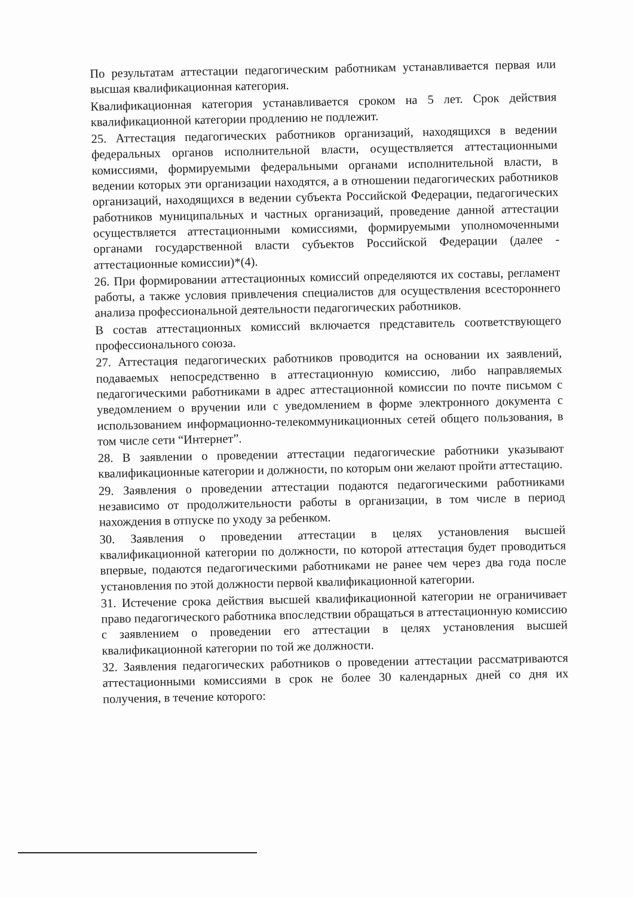По результатам аттестации педагогическим работникам устанавливается первая или высшая квалификационная категория.
Квалификационная категория устанавливается сроком на 5 лет. Срок действия квалификационной категории продлению не подлежит.
25. Аттестация педагогических работников организаций, находящихся в ведении федеральных органов исполнительной власти, осуществляется аттестационными комиссиями, формируемыми федеральными органами исполнительной власти, в ведении которых эти организации находятся, а в отношении педагогических работников организаций, находящихся в ведении субъекта Российской Федерации, педагогических работников муниципальных и частных организаций, проведение данной аттестации осуществляется аттестационными комиссиями, формируемыми уполномоченными органами государственной власти субъектов Российской Федерации (далее - аттестационные комиссии)*(4).
26. При формировании аттестационных комиссий определяются их составы, регламент работы, а также условия привлечения специалистов для осуществления всестороннего анализа профессиональной деятельности педагогических работников.
В состав аттестационных комиссий включается представитель соответствующего профессионального союза.
27. Аттестация педагогических работников проводится на основании их заявлений, подаваемых непосредственно в аттестационную комиссию, либо направляемых педагогическими работниками в адрес аттестационной комиссии по почте письмом с уведомлением о вручении или с уведомлением в форме электронного документа с использованием информационно-телекоммуникационных сетей общего пользования, в том числе сети “Интернет”.
28. В заявлении о проведении аттестации педагогические работники указывают квалификационные категории и должности, по которым они желают пройти аттестацию.
29. Заявления о проведении аттестации подаются педагогическими работниками независимо от продолжительности работы в организации, в том числе в период нахождения в отпуске по уходу за ребенком.
30. Заявления о проведении аттестации в целях установления высшей квалификационной категории по должности, по которой аттестация будет проводиться впервые, подаются педагогическими работниками не ранее чем через два года после установления по этой должности первой квалификационной категории.
31. Истечение срока действия высшей квалификационной категории не ограничивает право педагогического работника впоследствии обращаться в аттестационную комиссию с заявлением о проведении его аттестации в целях установления высшей квалификационной категории по той же должности.
32. Заявления педагогических работников о проведении аттестации рассматриваются аттестационными комиссиями в срок не более 30 календарных дней со дня их получения, в течение которого: